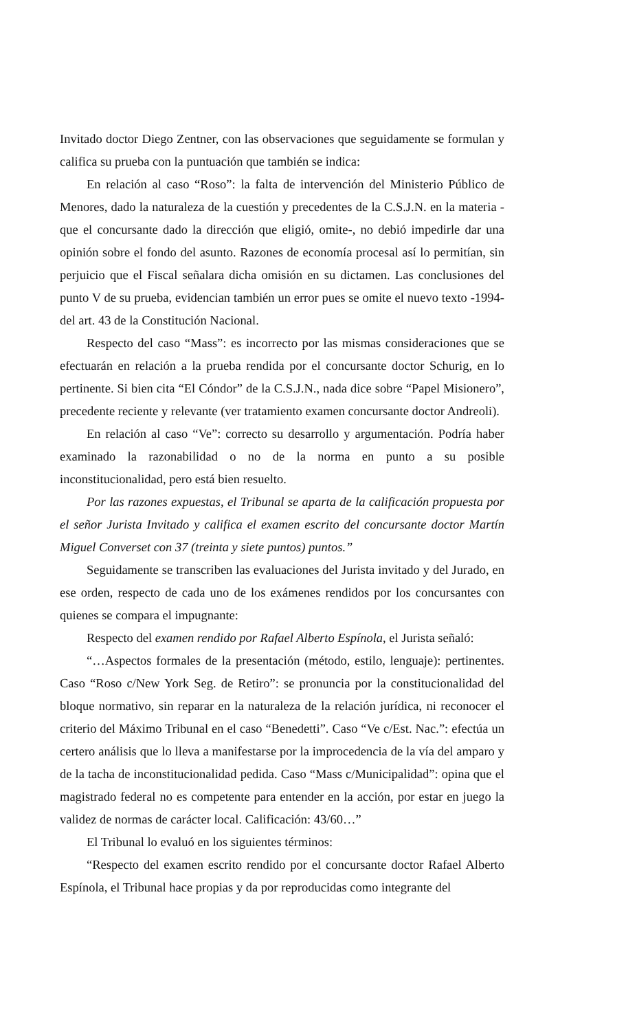Invitado doctor Diego Zentner, con las observaciones que seguidamente se formulan y califica su prueba con la puntuación que también se indica:
En relación al caso “Roso”: la falta de intervención del Ministerio Público de Menores, dado la naturaleza de la cuestión y precedentes de la C.S.J.N. en la materia -que el concursante dado la dirección que eligió, omite-, no debió impedirle dar una opinión sobre el fondo del asunto. Razones de economía procesal así lo permitían, sin perjuicio que el Fiscal señalara dicha omisión en su dictamen. Las conclusiones del punto V de su prueba, evidencian también un error pues se omite el nuevo texto -1994- del art. 43 de la Constitución Nacional.
Respecto del caso “Mass”: es incorrecto por las mismas consideraciones que se efectuarán en relación a la prueba rendida por el concursante doctor Schurig, en lo pertinente. Si bien cita “El Cóndor” de la C.S.J.N., nada dice sobre “Papel Misionero”, precedente reciente y relevante (ver tratamiento examen concursante doctor Andreoli).
En relación al caso “Ve”: correcto su desarrollo y argumentación. Podría haber examinado la razonabilidad o no de la norma en punto a su posible inconstitucionalidad, pero está bien resuelto.
Por las razones expuestas, el Tribunal se aparta de la calificación propuesta por el señor Jurista Invitado y califica el examen escrito del concursante doctor Martín Miguel Converset con 37 (treinta y siete puntos) puntos.”
Seguidamente se transcriben las evaluaciones del Jurista invitado y del Jurado, en ese orden, respecto de cada uno de los exámenes rendidos por los concursantes con quienes se compara el impugnante:
Respecto del examen rendido por Rafael Alberto Espínola, el Jurista señaló:
“…Aspectos formales de la presentación (método, estilo, lenguaje): pertinentes. Caso “Roso c/New York Seg. de Retiro”: se pronuncia por la constitucionalidad del bloque normativo, sin reparar en la naturaleza de la relación jurídica, ni reconocer el criterio del Máximo Tribunal en el caso “Benedetti”. Caso “Ve c/Est. Nac.”: efectúa un certero análisis que lo lleva a manifestarse por la improcedencia de la vía del amparo y de la tacha de inconstitucionalidad pedida. Caso “Mass c/Municipalidad”: opina que el magistrado federal no es competente para entender en la acción, por estar en juego la validez de normas de carácter local. Calificación: 43/60…”
El Tribunal lo evaluó en los siguientes términos:
“Respecto del examen escrito rendido por el concursante doctor Rafael Alberto Espínola, el Tribunal hace propias y da por reproducidas como integrante del